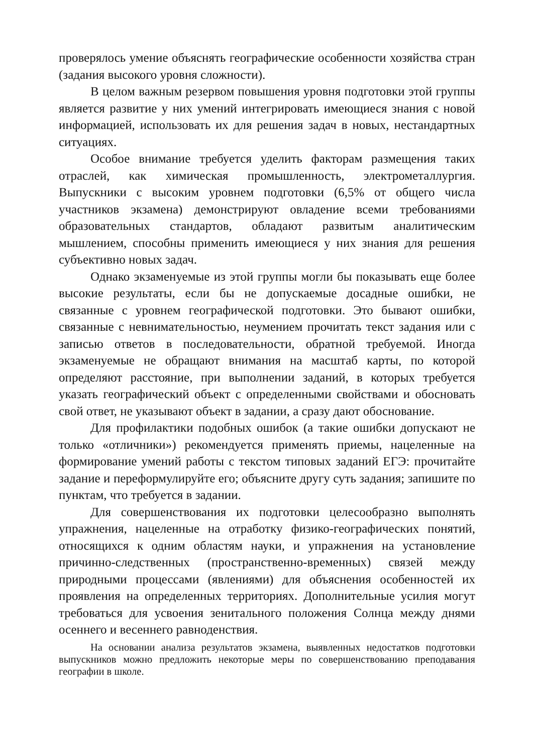проверялось умение объяснять географические особенности хозяйства стран (задания высокого уровня сложности).
В целом важным резервом повышения уровня подготовки этой группы является развитие у них умений интегрировать имеющиеся знания с новой информацией, использовать их для решения задач в новых, нестандартных ситуациях.
Особое внимание требуется уделить факторам размещения таких отраслей, как химическая промышленность, электрометаллургия. Выпускники с высоким уровнем подготовки (6,5% от общего числа участников экзамена) демонстрируют овладение всеми требованиями образовательных стандартов, обладают развитым аналитическим мышлением, способны применить имеющиеся у них знания для решения субъективно новых задач.
Однако экзаменуемые из этой группы могли бы показывать еще более высокие результаты, если бы не допускаемые досадные ошибки, не связанные с уровнем географической подготовки. Это бывают ошибки, связанные с невнимательностью, неумением прочитать текст задания или с записью ответов в последовательности, обратной требуемой. Иногда экзаменуемые не обращают внимания на масштаб карты, по которой определяют расстояние, при выполнении заданий, в которых требуется указать географический объект с определенными свойствами и обосновать свой ответ, не указывают объект в задании, а сразу дают обоснование.
Для профилактики подобных ошибок (а такие ошибки допускают не только «отличники») рекомендуется применять приемы, нацеленные на формирование умений работы с текстом типовых заданий ЕГЭ: прочитайте задание и переформулируйте его; объясните другу суть задания; запишите по пунктам, что требуется в задании.
Для совершенствования их подготовки целесообразно выполнять упражнения, нацеленные на отработку физико-географических понятий, относящихся к одним областям науки, и упражнения на установление причинно-следственных (пространственно-временных) связей между природными процессами (явлениями) для объяснения особенностей их проявления на определенных территориях. Дополнительные усилия могут требоваться для усвоения зенитального положения Солнца между днями осеннего и весеннего равноденствия.
На основании анализа результатов экзамена, выявленных недостатков подготовки выпускников можно предложить некоторые меры по совершенствованию преподавания географии в школе.